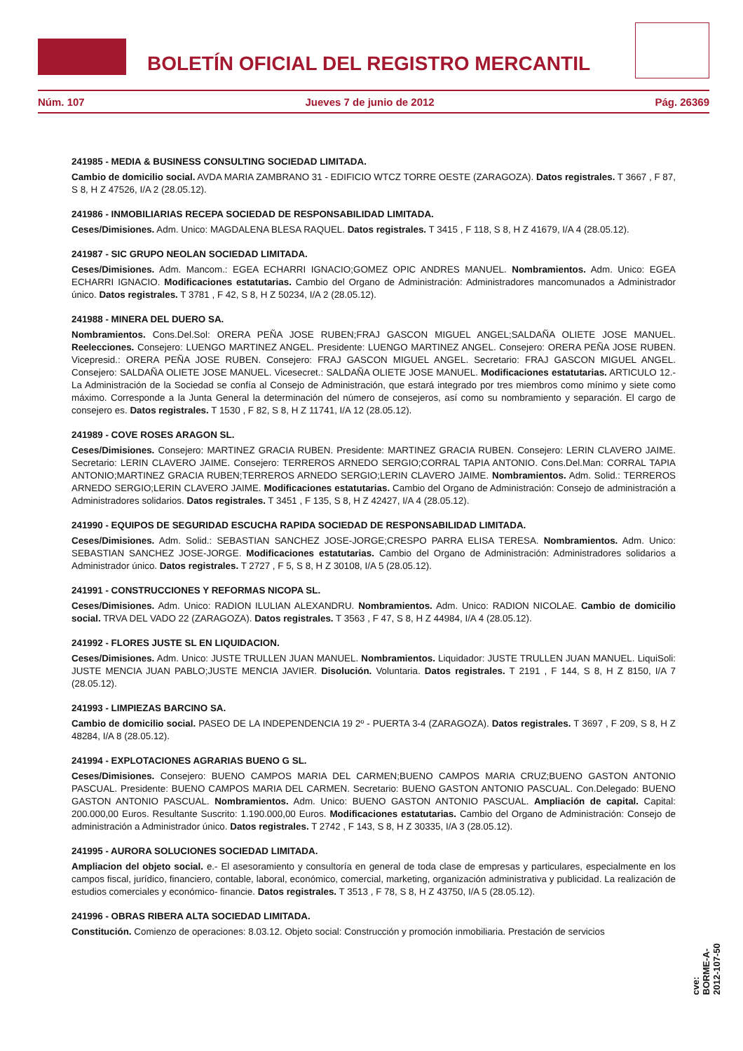BOLETÍN OFICIAL DEL REGISTRO MERCANTIL
Núm. 107 Jueves 7 de junio de 2012 Pág. 26369
241985 - MEDIA & BUSINESS CONSULTING SOCIEDAD LIMITADA.
Cambio de domicilio social. AVDA MARIA ZAMBRANO 31 - EDIFICIO WTCZ TORRE OESTE (ZARAGOZA). Datos registrales. T 3667 , F 87, S 8, H Z 47526, I/A 2 (28.05.12).
241986 - INMOBILIARIAS RECEPA SOCIEDAD DE RESPONSABILIDAD LIMITADA.
Ceses/Dimisiones. Adm. Unico: MAGDALENA BLESA RAQUEL. Datos registrales. T 3415 , F 118, S 8, H Z 41679, I/A 4 (28.05.12).
241987 - SIC GRUPO NEOLAN SOCIEDAD LIMITADA.
Ceses/Dimisiones. Adm. Mancom.: EGEA ECHARRI IGNACIO;GOMEZ OPIC ANDRES MANUEL. Nombramientos. Adm. Unico: EGEA ECHARRI IGNACIO. Modificaciones estatutarias. Cambio del Organo de Administración: Administradores mancomunados a Administrador único. Datos registrales. T 3781 , F 42, S 8, H Z 50234, I/A 2 (28.05.12).
241988 - MINERA DEL DUERO SA.
Nombramientos. Cons.Del.Sol: ORERA PEÑA JOSE RUBEN;FRAJ GASCON MIGUEL ANGEL;SALDAÑA OLIETE JOSE MANUEL. Reelecciones. Consejero: LUENGO MARTINEZ ANGEL. Presidente: LUENGO MARTINEZ ANGEL. Consejero: ORERA PEÑA JOSE RUBEN. Vicepresid.: ORERA PEÑA JOSE RUBEN. Consejero: FRAJ GASCON MIGUEL ANGEL. Secretario: FRAJ GASCON MIGUEL ANGEL. Consejero: SALDAÑA OLIETE JOSE MANUEL. Vicesecret.: SALDAÑA OLIETE JOSE MANUEL. Modificaciones estatutarias. ARTICULO 12.- La Administración de la Sociedad se confía al Consejo de Administración, que estará integrado por tres miembros como mínimo y siete como máximo. Corresponde a la Junta General la determinación del número de consejeros, así como su nombramiento y separación. El cargo de consejero es. Datos registrales. T 1530 , F 82, S 8, H Z 11741, I/A 12 (28.05.12).
241989 - COVE ROSES ARAGON SL.
Ceses/Dimisiones. Consejero: MARTINEZ GRACIA RUBEN. Presidente: MARTINEZ GRACIA RUBEN. Consejero: LERIN CLAVERO JAIME. Secretario: LERIN CLAVERO JAIME. Consejero: TERREROS ARNEDO SERGIO;CORRAL TAPIA ANTONIO. Cons.Del.Man: CORRAL TAPIA ANTONIO;MARTINEZ GRACIA RUBEN;TERREROS ARNEDO SERGIO;LERIN CLAVERO JAIME. Nombramientos. Adm. Solid.: TERREROS ARNEDO SERGIO;LERIN CLAVERO JAIME. Modificaciones estatutarias. Cambio del Organo de Administración: Consejo de administración a Administradores solidarios. Datos registrales. T 3451 , F 135, S 8, H Z 42427, I/A 4 (28.05.12).
241990 - EQUIPOS DE SEGURIDAD ESCUCHA RAPIDA SOCIEDAD DE RESPONSABILIDAD LIMITADA.
Ceses/Dimisiones. Adm. Solid.: SEBASTIAN SANCHEZ JOSE-JORGE;CRESPO PARRA ELISA TERESA. Nombramientos. Adm. Unico: SEBASTIAN SANCHEZ JOSE-JORGE. Modificaciones estatutarias. Cambio del Organo de Administración: Administradores solidarios a Administrador único. Datos registrales. T 2727 , F 5, S 8, H Z 30108, I/A 5 (28.05.12).
241991 - CONSTRUCCIONES Y REFORMAS NICOPA SL.
Ceses/Dimisiones. Adm. Unico: RADION ILULIAN ALEXANDRU. Nombramientos. Adm. Unico: RADION NICOLAE. Cambio de domicilio social. TRVA DEL VADO 22 (ZARAGOZA). Datos registrales. T 3563 , F 47, S 8, H Z 44984, I/A 4 (28.05.12).
241992 - FLORES JUSTE SL EN LIQUIDACION.
Ceses/Dimisiones. Adm. Unico: JUSTE TRULLEN JUAN MANUEL. Nombramientos. Liquidador: JUSTE TRULLEN JUAN MANUEL. LiquiSoli: JUSTE MENCIA JUAN PABLO;JUSTE MENCIA JAVIER. Disolución. Voluntaria. Datos registrales. T 2191 , F 144, S 8, H Z 8150, I/A 7 (28.05.12).
241993 - LIMPIEZAS BARCINO SA.
Cambio de domicilio social. PASEO DE LA INDEPENDENCIA 19 2º - PUERTA 3-4 (ZARAGOZA). Datos registrales. T 3697 , F 209, S 8, H Z 48284, I/A 8 (28.05.12).
241994 - EXPLOTACIONES AGRARIAS BUENO G SL.
Ceses/Dimisiones. Consejero: BUENO CAMPOS MARIA DEL CARMEN;BUENO CAMPOS MARIA CRUZ;BUENO GASTON ANTONIO PASCUAL. Presidente: BUENO CAMPOS MARIA DEL CARMEN. Secretario: BUENO GASTON ANTONIO PASCUAL. Con.Delegado: BUENO GASTON ANTONIO PASCUAL. Nombramientos. Adm. Unico: BUENO GASTON ANTONIO PASCUAL. Ampliación de capital. Capital: 200.000,00 Euros. Resultante Suscrito: 1.190.000,00 Euros. Modificaciones estatutarias. Cambio del Organo de Administración: Consejo de administración a Administrador único. Datos registrales. T 2742 , F 143, S 8, H Z 30335, I/A 3 (28.05.12).
241995 - AURORA SOLUCIONES SOCIEDAD LIMITADA.
Ampliacion del objeto social. e.- El asesoramiento y consultoría en general de toda clase de empresas y particulares, especialmente en los campos fiscal, jurídico, financiero, contable, laboral, económico, comercial, marketing, organización administrativa y publicidad. La realización de estudios comerciales y económico- financie. Datos registrales. T 3513 , F 78, S 8, H Z 43750, I/A 5 (28.05.12).
241996 - OBRAS RIBERA ALTA SOCIEDAD LIMITADA.
Constitución. Comienzo de operaciones: 8.03.12. Objeto social: Construcción y promoción inmobiliaria. Prestación de servicios
cve: BORME-A-2012-107-50